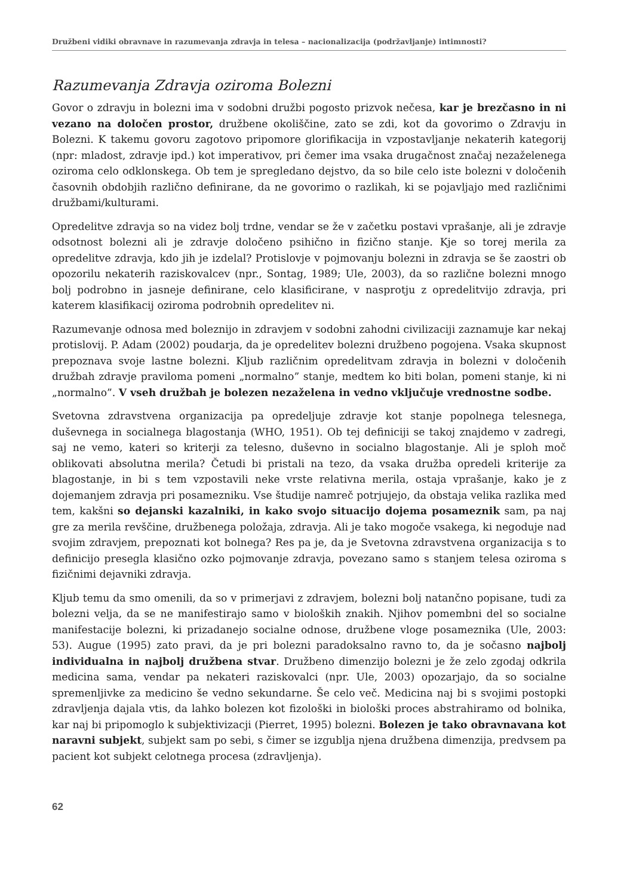Družbeni vidiki obravnave in razumevanja zdravja in telesa – nacionalizacija (podržavljanje) intimnosti?
Razumevanja Zdravja oziroma Bolezni
Govor o zdravju in bolezni ima v sodobni družbi pogosto prizvok nečesa, kar je brezčasno in ni vezano na določen prostor, družbene okoliščine, zato se zdi, kot da govorimo o Zdravju in Bolezni. K takemu govoru zagotovo pripomore glorifikacija in vzpostavljanje nekaterih kategorij (npr: mladost, zdravje ipd.) kot imperativov, pri čemer ima vsaka drugačnost značaj nezaželenega oziroma celo odklonskega. Ob tem je spregledano dejstvo, da so bile celo iste bolezni v določenih časovnih obdobjih različno definirane, da ne govorimo o razlikah, ki se pojavljajo med različnimi družbami/kulturami.
Opredelitve zdravja so na videz bolj trdne, vendar se že v začetku postavi vprašanje, ali je zdravje odsotnost bolezni ali je zdravje določeno psihično in fizično stanje. Kje so torej merila za opredelitve zdravja, kdo jih je izdelal? Protislovje v pojmovanju bolezni in zdravja se še zaostri ob opozorilu nekaterih raziskovalcev (npr., Sontag, 1989; Ule, 2003), da so različne bolezni mnogo bolj podrobno in jasneje definirane, celo klasificirane, v nasprotju z opredelitvijo zdravja, pri katerem klasifikacij oziroma podrobnih opredelitev ni.
Razumevanje odnosa med boleznijo in zdravjem v sodobni zahodni civilizaciji zaznamuje kar nekaj protislovij. P. Adam (2002) poudarja, da je opredelitev bolezni družbeno pogojena. Vsaka skupnost prepoznava svoje lastne bolezni. Kljub različnim opredelitvam zdravja in bolezni v določenih družbah zdravje praviloma pomeni „normalno” stanje, medtem ko biti bolan, pomeni stanje, ki ni „normalno”. V vseh družbah je bolezen nezaželena in vedno vključuje vrednostne sodbe.
Svetovna zdravstvena organizacija pa opredeljuje zdravje kot stanje popolnega telesnega, duševnega in socialnega blagostanja (WHO, 1951). Ob tej definiciji se takoj znajdemo v zadregi, saj ne vemo, kateri so kriterji za telesno, duševno in socialno blagostanje. Ali je sploh moč oblikovati absolutna merila? Četudi bi pristali na tezo, da vsaka družba opredeli kriterije za blagostanje, in bi s tem vzpostavili neke vrste relativna merila, ostaja vprašanje, kako je z dojemanjem zdravja pri posamezniku. Vse študije namreč potrjujejo, da obstaja velika razlika med tem, kakšni so dejanski kazalniki, in kako svojo situacijo dojema posameznik sam, pa naj gre za merila revščine, družbenega položaja, zdravja. Ali je tako mogoče vsakega, ki negoduje nad svojim zdravjem, prepoznati kot bolnega? Res pa je, da je Svetovna zdravstvena organizacija s to definicijo presegla klasično ozko pojmovanje zdravja, povezano samo s stanjem telesa oziroma s fizičnimi dejavniki zdravja.
Kljub temu da smo omenili, da so v primerjavi z zdravjem, bolezni bolj natančno popisane, tudi za bolezni velja, da se ne manifestirajo samo v bioloških znakih. Njihov pomembni del so socialne manifestacije bolezni, ki prizadanejo socialne odnose, družbene vloge posameznika (Ule, 2003: 53). Augue (1995) zato pravi, da je pri bolezni paradoksalno ravno to, da je sočasno najbolj individualna in najbolj družbena stvar. Družbeno dimenzijo bolezni je že zelo zgodaj odkrila medicina sama, vendar pa nekateri raziskovalci (npr. Ule, 2003) opozarjajo, da so socialne spremenljivke za medicino še vedno sekundarne. Še celo več. Medicina naj bi s svojimi postopki zdravljenja dajala vtis, da lahko bolezen kot fizološki in biološki proces abstrahiramo od bolnika, kar naj bi pripomoglo k subjektivizacji (Pierret, 1995) bolezni. Bolezen je tako obravnavana kot naravni subjekt, subjekt sam po sebi, s čimer se izgublja njena družbena dimenzija, predvsem pa pacient kot subjekt celotnega procesa (zdravljenja).
62